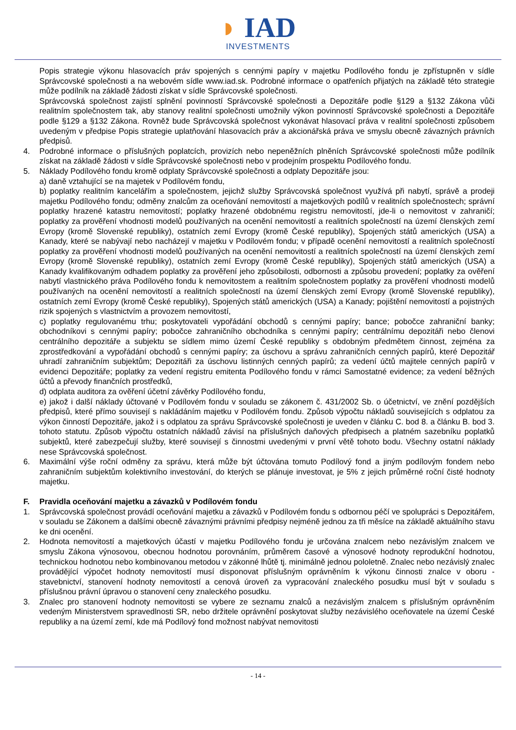◗ IAD
INVESTMENTS
Popis strategie výkonu hlasovacích práv spojených s cennými papíry v majetku Podílového fondu je zpřístupněn v sídle Správcovské společnosti a na webovém sídle www.iad.sk. Podrobné informace o opatřeních přijatých na základě této strategie může podílník na základě žádosti získat v sídle Správcovské společnosti.
Správcovská společnost zajistí splnění povinností Správcovské společnosti a Depozitáře podle §129 a §132 Zákona vůči realitním společnostem tak, aby stanovy realitní společnosti umožnily výkon povinností Správcovské společnosti a Depozitáře podle §129 a §132 Zákona. Rovněž bude Správcovská společnost vykonávat hlasovací práva v realitní společnosti způsobem uvedeným v předpise Popis strategie uplatňování hlasovacích práv a akcionářská práva ve smyslu obecně závazných právních předpisů.
4. Podrobné informace o příslušných poplatcích, provizích nebo nepeněžních plněních Správcovské společnosti může podílník získat na základě žádosti v sídle Správcovské společnosti nebo v prodejním prospektu Podílového fondu.
5. Náklady Podílového fondu kromě odplaty Správcovské společnosti a odplaty Depozitáře jsou:
a) daně vztahující se na majetek v Podílovém fondu,
b) poplatky realitním kancelářím a společnostem, jejichž služby Správcovská společnost využívá při nabytí, správě a prodeji majetku Podílového fondu; odměny znalcům za oceňování nemovitostí a majetkových podílů v realitních společnostech; správní poplatky hrazené katastru nemovitostí; poplatky hrazené obdobnému registru nemovitostí, jde-li o nemovitost v zahraničí; poplatky za prověření vhodnosti modelů používaných na ocenění nemovitostí a realitních společností na území členských zemí Evropy (kromě Slovenské republiky), ostatních zemí Evropy (kromě České republiky), Spojených států amerických (USA) a Kanady, které se nabývají nebo nacházejí v majetku v Podílovém fondu; v případě ocenění nemovitostí a realitních společností poplatky za prověření vhodnosti modelů používaných na ocenění nemovitostí a realitních společností na území členských zemí Evropy (kromě Slovenské republiky), ostatních zemí Evropy (kromě České republiky), Spojených států amerických (USA) a Kanady kvalifikovaným odhadem poplatky za prověření jeho způsobilosti, odbornosti a způsobu provedení; poplatky za ověření nabytí vlastnického práva Podílového fondu k nemovitostem a realitním společnostem poplatky za prověření vhodnosti modelů používaných na ocenění nemovitostí a realitních společností na území členských zemí Evropy (kromě Slovenské republiky), ostatních zemí Evropy (kromě České republiky), Spojených států amerických (USA) a Kanady; pojištění nemovitostí a pojistných rizik spojených s vlastnictvím a provozem nemovitostí,
c) poplatky regulovanému trhu; poskytovateli vypořádání obchodů s cennými papíry; bance; pobočce zahraniční banky; obchodníkovi s cennými papíry; pobočce zahraničního obchodníka s cennými papíry; centrálnímu depozitáři nebo členovi centrálního depozitáře a subjektu se sídlem mimo území České republiky s obdobným předmětem činnost, zejména za zprostředkování a vypořádání obchodů s cennými papíry; za úschovu a správu zahraničních cenných papírů, které Depozitář uhradí zahraničním subjektům; Depozitáři za úschovu listinných cenných papírů; za vedení účtů majitele cenných papírů v evidenci Depozitáře; poplatky za vedení registru emitenta Podílového fondu v rámci Samostatné evidence; za vedení běžných účtů a převody finančních prostředků,
d) odplata auditora za ověření účetní závěrky Podílového fondu,
e) jakož i další náklady účtované v Podílovém fondu v souladu se zákonem č. 431/2002 Sb. o účetnictví, ve znění pozdějších předpisů, které přímo souvisejí s nakládáním majetku v Podílovém fondu. Způsob výpočtu nákladů souvisejících s odplatou za výkon činností Depozitáře, jakož i s odplatou za správu Správcovské společnosti je uveden v článku C. bod 8. a článku B. bod 3. tohoto statutu. Způsob výpočtu ostatních nákladů závisí na příslušných daňových předpisech a platném sazebníku poplatků subjektů, které zabezpečují služby, které souvisejí s činnostmi uvedenými v první větě tohoto bodu. Všechny ostatní náklady nese Správcovská společnost.
6. Maximální výše roční odměny za správu, která může být účtována tomuto Podílový fond a jiným podílovým fondem nebo zahraničním subjektům kolektivního investování, do kterých se plánuje investovat, je 5% z jejich průměrné roční čisté hodnoty majetku.
F. Pravidla oceňování majetku a závazků v Podílovém fondu
1. Správcovská společnost provádí oceňování majetku a závazků v Podílovém fondu s odbornou péčí ve spolupráci s Depozitářem, v souladu se Zákonem a dalšími obecně závaznými právními předpisy nejméně jednou za tři měsíce na základě aktuálního stavu ke dni ocenění.
2. Hodnota nemovitostí a majetkových účastí v majetku Podílového fondu je určována znalcem nebo nezávislým znalcem ve smyslu Zákona výnosovou, obecnou hodnotou porovnáním, průměrem časové a výnosové hodnoty reprodukční hodnotou, technickou hodnotou nebo kombinovanou metodou v zákonné lhůtě tj. minimálně jednou pololetně. Znalec nebo nezávislý znalec provádějící výpočet hodnoty nemovitostí musí disponovat příslušným oprávněním k výkonu činnosti znalce v oboru - stavebnictví, stanovení hodnoty nemovitostí a cenová úroveň za vypracování znaleckého posudku musí být v souladu s příslušnou právní úpravou o stanovení ceny znaleckého posudku.
3. Znalec pro stanovení hodnoty nemovitosti se vybere ze seznamu znalců a nezávislým znalcem s příslušným oprávněním vedeným Ministerstvem spravedlnosti SR, nebo držitele oprávnění poskytovat služby nezávislého oceňovatele na území České republiky a na území zemí, kde má Podílový fond možnost nabývat nemovitosti
- 14 -